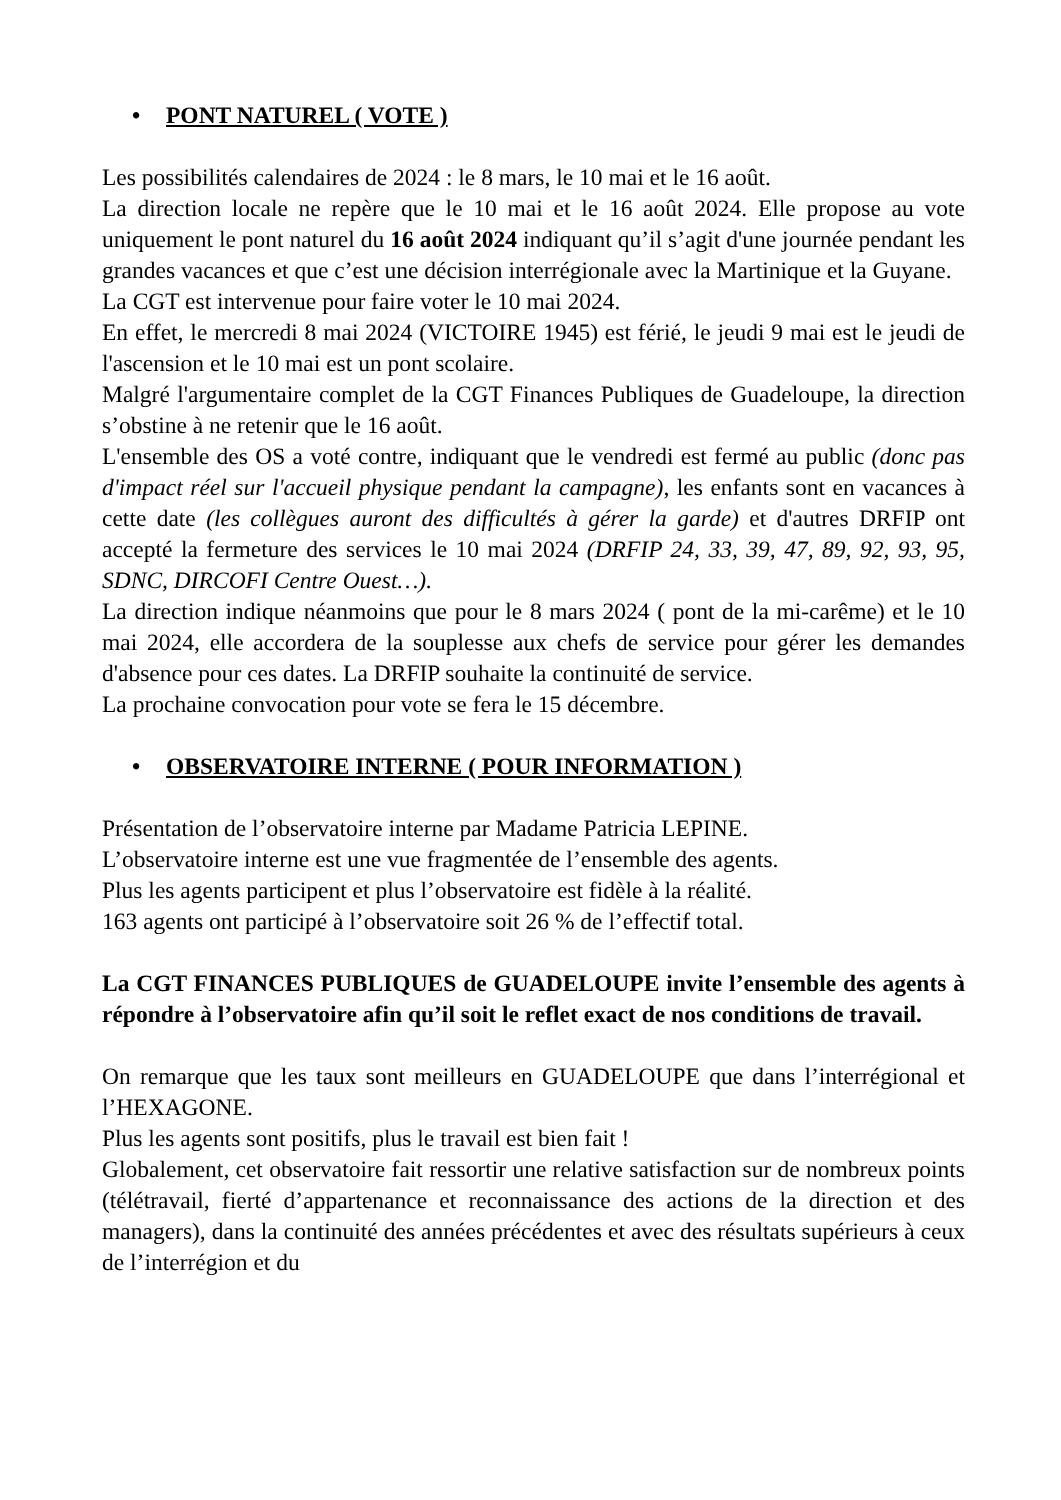• PONT NATUREL ( VOTE )
Les possibilités calendaires de 2024 : le 8 mars, le 10 mai et le 16 août.
La direction locale ne repère que le 10 mai et le 16 août 2024. Elle propose au vote uniquement le pont naturel du 16 août 2024 indiquant qu’il s’agit d'une journée pendant les grandes vacances et que c’est une décision interrégionale avec la Martinique et la Guyane.
La CGT est intervenue pour faire voter le 10 mai 2024.
En effet, le mercredi 8 mai 2024 (VICTOIRE 1945) est férié, le jeudi 9 mai est le jeudi de l'ascension et le 10 mai est un pont scolaire.
Malgré l'argumentaire complet de la CGT Finances Publiques de Guadeloupe, la direction s’obstine à ne retenir que le 16 août.
L'ensemble des OS a voté contre, indiquant que le vendredi est fermé au public (donc pas d'impact réel sur l'accueil physique pendant la campagne), les enfants sont en vacances à cette date (les collègues auront des difficultés à gérer la garde) et d'autres DRFIP ont accepté la fermeture des services le 10 mai 2024 (DRFIP 24, 33, 39, 47, 89, 92, 93, 95, SDNC, DIRCOFI Centre Ouest…).
La direction indique néanmoins que pour le 8 mars 2024 ( pont de la mi-carême) et le 10 mai 2024, elle accordera de la souplesse aux chefs de service pour gérer les demandes d'absence pour ces dates. La DRFIP souhaite la continuité de service.
La prochaine convocation pour vote se fera le 15 décembre.
• OBSERVATOIRE INTERNE ( POUR INFORMATION )
Présentation de l’observatoire interne par Madame Patricia LEPINE.
L’observatoire interne est une vue fragmentée de l’ensemble des agents.
Plus les agents participent et plus l’observatoire est fidèle à la réalité.
163 agents ont participé à l’observatoire soit 26 % de l’effectif total.
La CGT FINANCES PUBLIQUES de GUADELOUPE invite l’ensemble des agents à répondre à l’observatoire afin qu’il soit le reflet exact de nos conditions de travail.
On remarque que les taux sont meilleurs en GUADELOUPE que dans l’interrégional et l’HEXAGONE.
Plus les agents sont positifs, plus le travail est bien fait !
Globalement, cet observatoire fait ressortir une relative satisfaction sur de nombreux points (télétravail, fierté d’appartenance et reconnaissance des actions de la direction et des managers), dans la continuité des années précédentes et avec des résultats supérieurs à ceux de l’interrégion et du